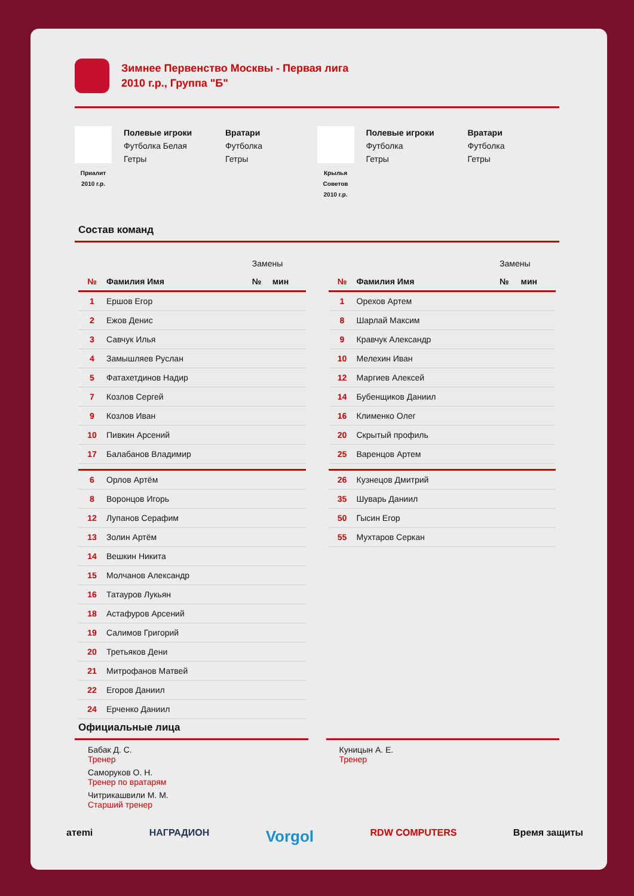Зимнее Первенство Москвы - Первая лига
2010 г.р., Группа "Б"
Приалит
2010 г.р.
Полевые игроки
Футболка Белая
Гетры
Вратари
Футболка
Гетры
Крылья
Советов
2010 г.р.
Полевые игроки
Футболка
Гетры
Вратари
Футболка
Гетры
Состав команд
| | | Замены | |
| № | Фамилия Имя | № | мин |
| 1 | Ершов Егор | | |
| 2 | Ежов Денис | | |
| 3 | Савчук Илья | | |
| 4 | Замышляев Руслан | | |
| 5 | Фатахетдинов Надир | | |
| 7 | Козлов Сергей | | |
| 9 | Козлов Иван | | |
| 10 | Пивкин Арсений | | |
| 17 | Балабанов Владимир | | |
| 6 | Орлов Артём | | |
| 8 | Воронцов Игорь | | |
| 12 | Лупанов Серафим | | |
| 13 | Золин Артём | | |
| 14 | Вешкин Никита | | |
| 15 | Молчанов Александр | | |
| 16 | Татауров Лукьян | | |
| 18 | Астафуров Арсений | | |
| 19 | Салимов Григорий | | |
| 20 | Третьяков Дени | | |
| 21 | Митрофанов Матвей | | |
| 22 | Егоров Даниил | | |
| 24 | Ерченко Даниил | | |
| | | Замены | |
| № | Фамилия Имя | № | мин |
| 1 | Орехов Артем | | |
| 8 | Шарлай Максим | | |
| 9 | Кравчук Александр | | |
| 10 | Мелехин Иван | | |
| 12 | Маргиев Алексей | | |
| 14 | Бубенщиков Даниил | | |
| 16 | Клименко Олег | | |
| 20 | Скрытый профиль | | |
| 25 | Варенцов Артем | | |
| 26 | Кузнецов Дмитрий | | |
| 35 | Шуварь Даниил | | |
| 50 | Гысин Егор | | |
| 55 | Мухтаров Серкан | | |
Официальные лица
Бабак Д. С.
Тренер
Саморуков О. Н.
Тренер по вратарям
Читрикашвили М. М.
Старший тренер
Куницын А. Е.
Тренер
aтemi НАГРАДИОН Vorgol RDW COMPUTERS Время защиты